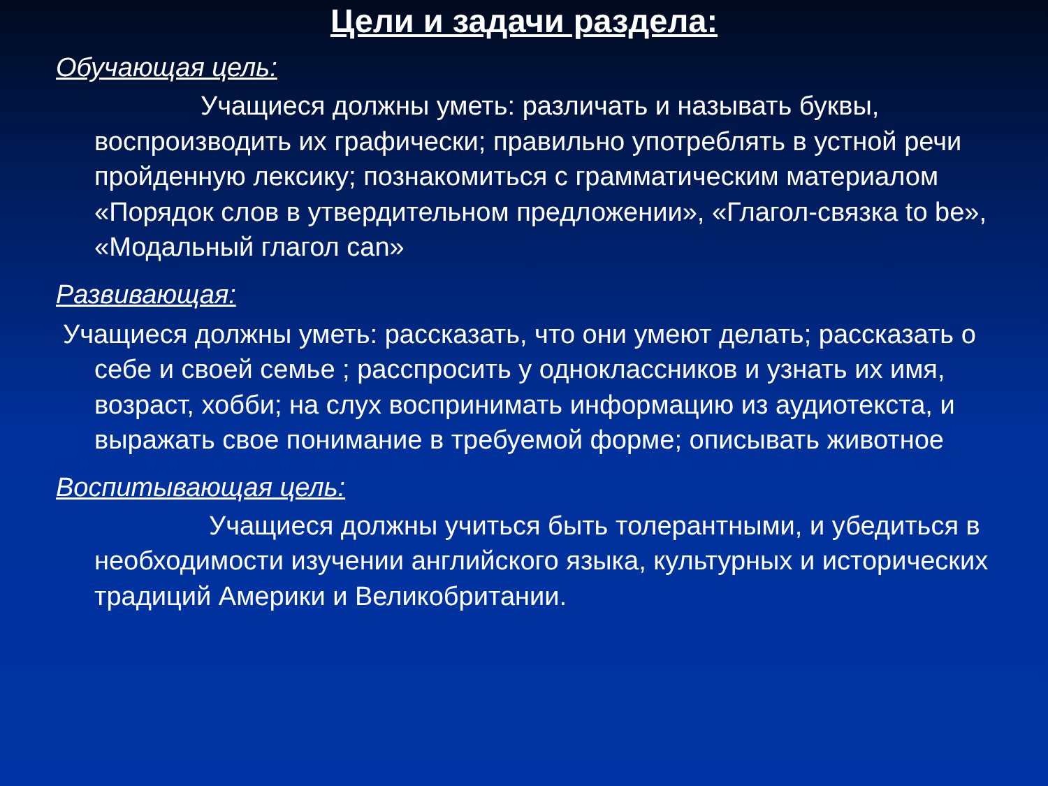Цели и задачи раздела:
Обучающая цель:
Учащиеся должны уметь: различать и называть буквы, воспроизводить их графически; правильно употреблять в устной речи пройденную лексику; познакомиться с грамматическим материалом «Порядок слов в утвердительном предложении», «Глагол-связка to be», «Модальный глагол can»
Развивающая:
Учащиеся должны уметь: рассказать, что они умеют делать; рассказать о себе и своей семье ; расспросить у одноклассников и узнать их имя, возраст, хобби; на слух воспринимать информацию из аудиотекста, и выражать свое понимание в требуемой форме; описывать животное
Воспитывающая цель:
Учащиеся должны учиться быть толерантными, и убедиться в необходимости изучении английского языка, культурных и исторических традиций Америки и Великобритании.